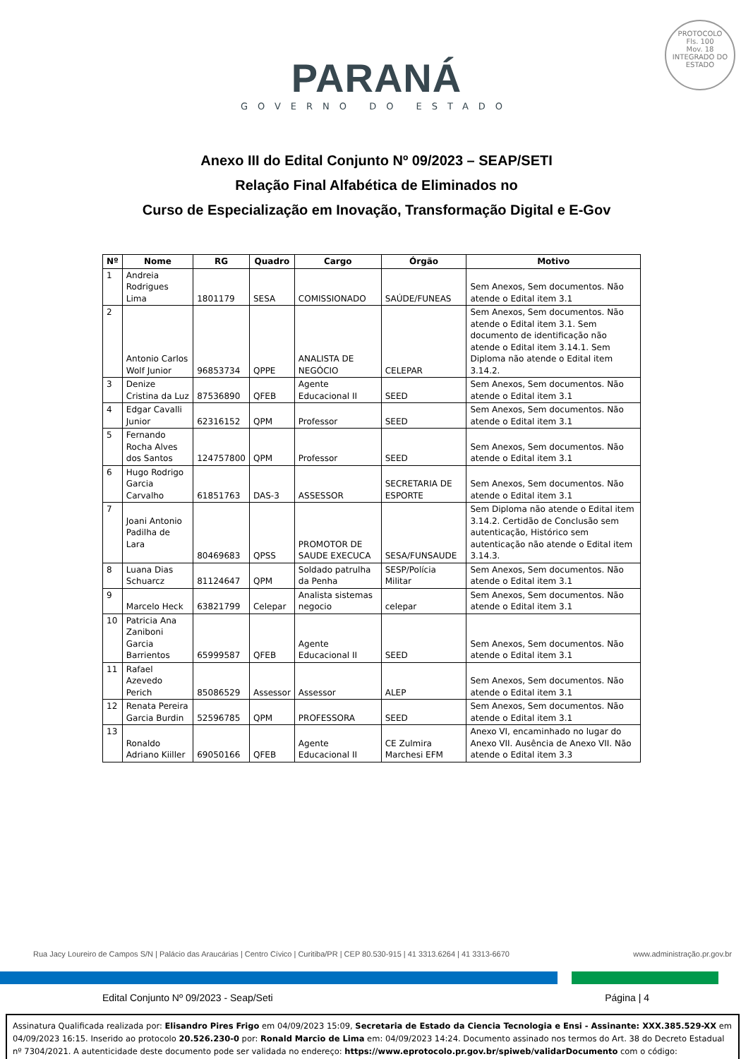PROTOCOLO
Fls. 100
Mov. 18
INTEGRADO DO ESTADO
PARANÁ
GOVERNO DO ESTADO
Anexo III do Edital Conjunto Nº 09/2023 – SEAP/SETI
Relação Final Alfabética de Eliminados no
Curso de Especialização em Inovação, Transformação Digital e E-Gov
| Nº | Nome | RG | Quadro | Cargo | Órgão | Motivo |
| --- | --- | --- | --- | --- | --- | --- |
| 1 | Andreia Rodrigues Lima | 1801179 | SESA | COMISSIONADO | SAÚDE/FUNEAS | Sem Anexos, Sem documentos. Não atende o Edital item 3.1 |
| 2 | Antonio Carlos Wolf Junior | 96853734 | QPPE | ANALISTA DE NEGÓCIO | CELEPAR | Sem Anexos, Sem documentos. Não atende o Edital item 3.1. Sem documento de identificação não atende o Edital item 3.14.1. Sem Diploma não atende o Edital item 3.14.2. |
| 3 | Denize Cristina da Luz | 87536890 | QFEB | Agente Educacional II | SEED | Sem Anexos, Sem documentos. Não atende o Edital item 3.1 |
| 4 | Edgar Cavalli Junior | 62316152 | QPM | Professor | SEED | Sem Anexos, Sem documentos. Não atende o Edital item 3.1 |
| 5 | Fernando Rocha Alves dos Santos | 124757800 | QPM | Professor | SEED | Sem Anexos, Sem documentos. Não atende o Edital item 3.1 |
| 6 | Hugo Rodrigo Garcia Carvalho | 61851763 | DAS-3 | ASSESSOR | SECRETARIA DE ESPORTE | Sem Anexos, Sem documentos. Não atende o Edital item 3.1 |
| 7 | Joani Antonio Padilha de Lara | 80469683 | QPSS | PROMOTOR DE SAUDE EXECUCA | SESA/FUNSAUDE | Sem Diploma não atende o Edital item 3.14.2. Certidão de Conclusão sem autenticação, Histórico sem autenticação não atende o Edital item 3.14.3. |
| 8 | Luana Dias Schuarcz | 81124647 | QPM | Soldado patrulha da Penha | SESP/Polícia Militar | Sem Anexos, Sem documentos. Não atende o Edital item 3.1 |
| 9 | Marcelo Heck | 63821799 | Celepar | Analista sistemas negocio | celepar | Sem Anexos, Sem documentos. Não atende o Edital item 3.1 |
| 10 | Patricia Ana Zaniboni Garcia Barrientos | 65999587 | QFEB | Agente Educacional II | SEED | Sem Anexos, Sem documentos. Não atende o Edital item 3.1 |
| 11 | Rafael Azevedo Perich | 85086529 | Assessor | Assessor | ALEP | Sem Anexos, Sem documentos. Não atende o Edital item 3.1 |
| 12 | Renata Pereira Garcia Burdin | 52596785 | QPM | PROFESSORA | SEED | Sem Anexos, Sem documentos. Não atende o Edital item 3.1 |
| 13 | Ronaldo Adriano Kiiller | 69050166 | QFEB | Agente Educacional II | CE Zulmira Marchesi EFM | Anexo VI, encaminhado no lugar do Anexo VII. Ausência de Anexo VII. Não atende o Edital item 3.3 |
Rua Jacy Loureiro de Campos S/N | Palácio das Araucárias | Centro Cívico | Curitiba/PR | CEP 80.530-915 | 41 3313.6264 | 41 3313-6670 www.administração.pr.gov.br
Edital Conjunto Nº 09/2023 - Seap/Seti Página | 4
Assinatura Qualificada realizada por: Elisandro Pires Frigo em 04/09/2023 15:09, Secretaria de Estado da Ciencia Tecnologia e Ensi - Assinante: XXX.385.529-XX em 04/09/2023 16:15. Inserido ao protocolo 20.526.230-0 por: Ronald Marcio de Lima em: 04/09/2023 14:24. Documento assinado nos termos do Art. 38 do Decreto Estadual nº 7304/2021. A autenticidade deste documento pode ser validada no endereço: https://www.eprotocolo.pr.gov.br/spiweb/validarDocumento com o código: